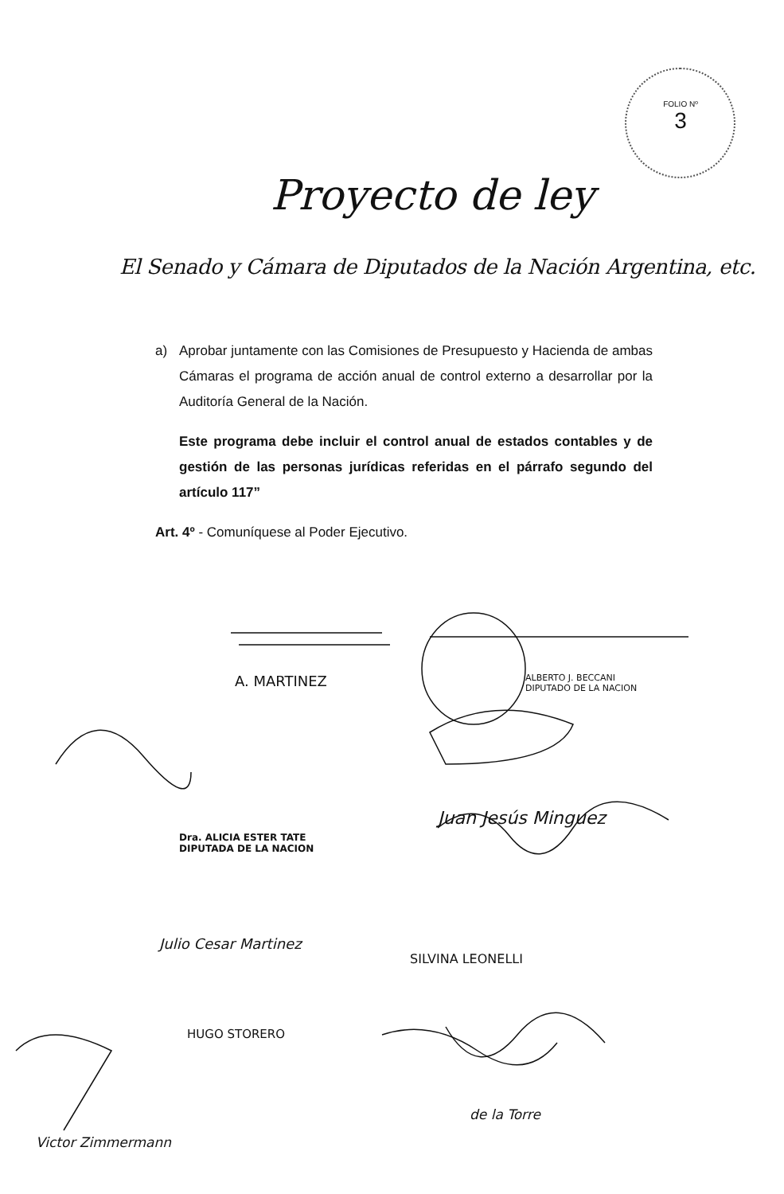FOLIO Nº
3
Proyecto de ley
El Senado y Cámara de Diputados de la Nación Argentina, etc.
a) Aprobar juntamente con las Comisiones de Presupuesto y Hacienda de ambas Cámaras el programa de acción anual de control externo a desarrollar por la Auditoría General de la Nación.
Este programa debe incluir el control anual de estados contables y de gestión de las personas jurídicas referidas en el párrafo segundo del artículo 117”
Art. 4º - Comuníquese al Poder Ejecutivo.
A. MARTINEZ
ALBERTO J. BECCANI
DIPUTADO DE LA NACION
Dra. ALICIA ESTER TATE
DIPUTADA DE LA NACION
Juan Jesús Minguez
Julio Cesar Martinez
SILVINA LEONELLI
HUGO STORERO
Victor Zimmermann
de la Torre